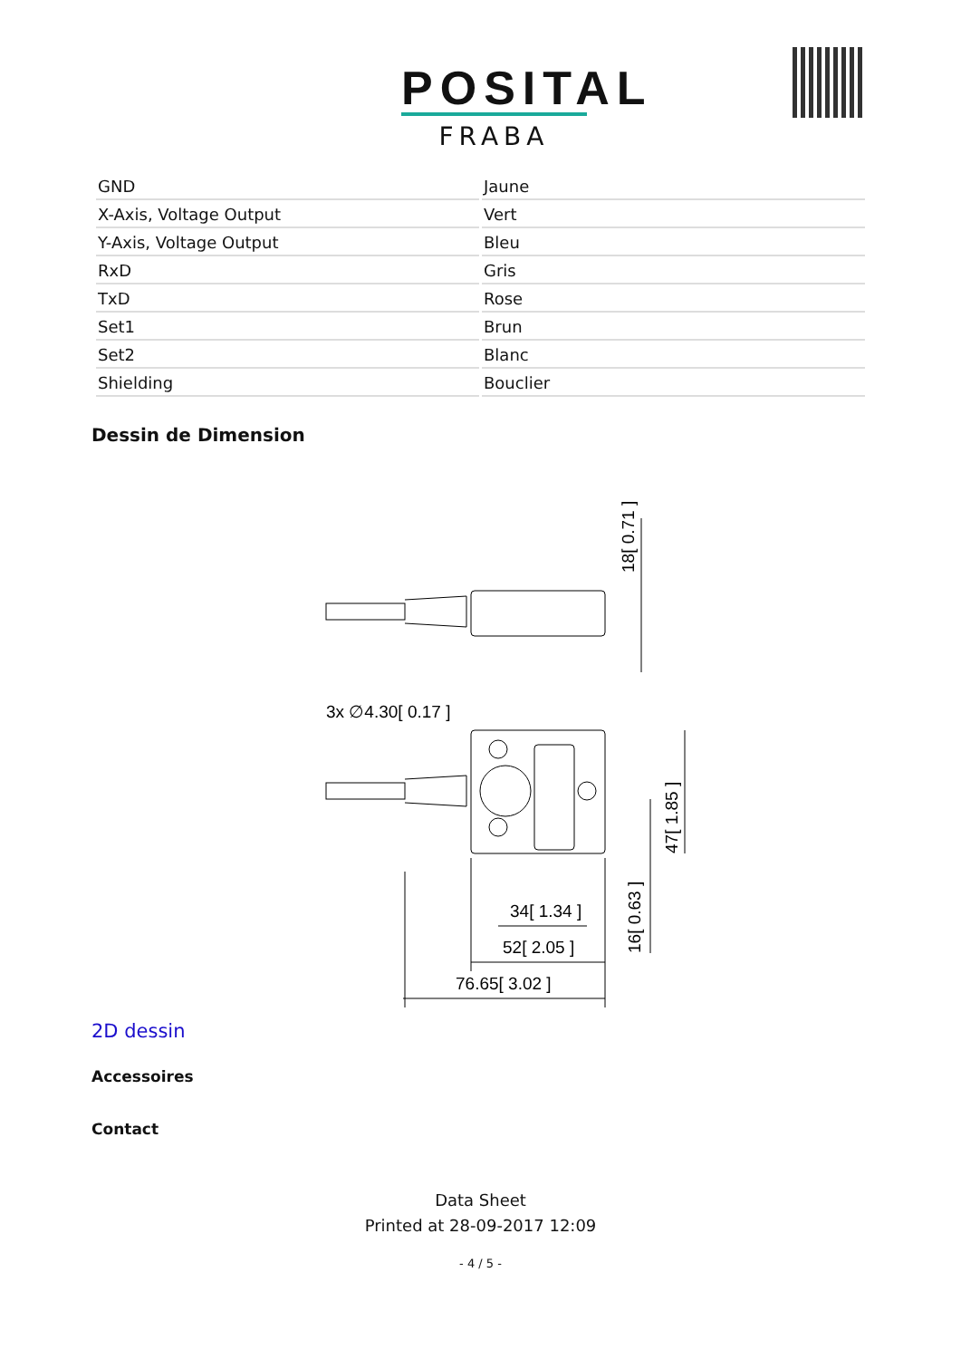POSITAL
FRABA
| GND | Jaune |
| X-Axis, Voltage Output | Vert |
| Y-Axis, Voltage Output | Bleu |
| RxD | Gris |
| TxD | Rose |
| Set1 | Brun |
| Set2 | Blanc |
| Shielding | Bouclier |
Dessin de Dimension
3x ∅4.30[ 0.17 ]
34[ 1.34 ]
52[ 2.05 ]
76.65[ 3.02 ]
18[ 0.71 ]
47[ 1.85 ]
16[ 0.63 ]
2D dessin
Accessoires
Contact
Data Sheet
Printed at 28-09-2017 12:09
- 4 / 5 -